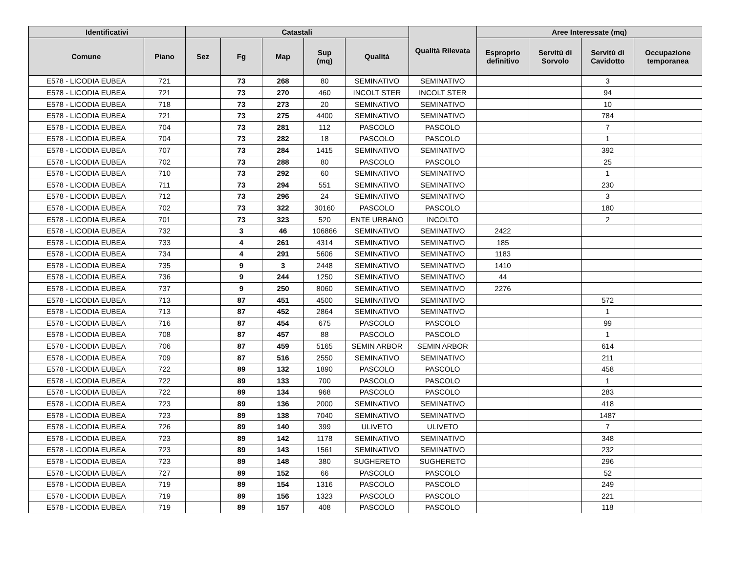| Identificativi | | Catastali | | | | | Qualità Rilevata | Aree Interessate (mq) | | | |
| --- | --- | --- | --- | --- | --- | --- | --- | --- | --- | --- | --- |
| Comune | Piano | Sez | Fg | Map | Sup (mq) | Qualità | | Esproprio definitivo | Servitù di Sorvolo | Servitù di Cavidotto | Occupazione temporanea |
| E578 - LICODIA EUBEA | 721 | | 73 | 268 | 80 | SEMINATIVO | SEMINATIVO | | | 3 | |
| E578 - LICODIA EUBEA | 721 | | 73 | 270 | 460 | INCOLT STER | INCOLT STER | | | 94 | |
| E578 - LICODIA EUBEA | 718 | | 73 | 273 | 20 | SEMINATIVO | SEMINATIVO | | | 10 | |
| E578 - LICODIA EUBEA | 721 | | 73 | 275 | 4400 | SEMINATIVO | SEMINATIVO | | | 784 | |
| E578 - LICODIA EUBEA | 704 | | 73 | 281 | 112 | PASCOLO | PASCOLO | | | 7 | |
| E578 - LICODIA EUBEA | 704 | | 73 | 282 | 18 | PASCOLO | PASCOLO | | | 1 | |
| E578 - LICODIA EUBEA | 707 | | 73 | 284 | 1415 | SEMINATIVO | SEMINATIVO | | | 392 | |
| E578 - LICODIA EUBEA | 702 | | 73 | 288 | 80 | PASCOLO | PASCOLO | | | 25 | |
| E578 - LICODIA EUBEA | 710 | | 73 | 292 | 60 | SEMINATIVO | SEMINATIVO | | | 1 | |
| E578 - LICODIA EUBEA | 711 | | 73 | 294 | 551 | SEMINATIVO | SEMINATIVO | | | 230 | |
| E578 - LICODIA EUBEA | 712 | | 73 | 296 | 24 | SEMINATIVO | SEMINATIVO | | | 3 | |
| E578 - LICODIA EUBEA | 702 | | 73 | 322 | 30160 | PASCOLO | PASCOLO | | | 180 | |
| E578 - LICODIA EUBEA | 701 | | 73 | 323 | 520 | ENTE URBANO | INCOLTO | | | 2 | |
| E578 - LICODIA EUBEA | 732 | | 3 | 46 | 106866 | SEMINATIVO | SEMINATIVO | 2422 | | | |
| E578 - LICODIA EUBEA | 733 | | 4 | 261 | 4314 | SEMINATIVO | SEMINATIVO | 185 | | | |
| E578 - LICODIA EUBEA | 734 | | 4 | 291 | 5606 | SEMINATIVO | SEMINATIVO | 1183 | | | |
| E578 - LICODIA EUBEA | 735 | | 9 | 3 | 2448 | SEMINATIVO | SEMINATIVO | 1410 | | | |
| E578 - LICODIA EUBEA | 736 | | 9 | 244 | 1250 | SEMINATIVO | SEMINATIVO | 44 | | | |
| E578 - LICODIA EUBEA | 737 | | 9 | 250 | 8060 | SEMINATIVO | SEMINATIVO | 2276 | | | |
| E578 - LICODIA EUBEA | 713 | | 87 | 451 | 4500 | SEMINATIVO | SEMINATIVO | | | 572 | |
| E578 - LICODIA EUBEA | 713 | | 87 | 452 | 2864 | SEMINATIVO | SEMINATIVO | | | 1 | |
| E578 - LICODIA EUBEA | 716 | | 87 | 454 | 675 | PASCOLO | PASCOLO | | | 99 | |
| E578 - LICODIA EUBEA | 708 | | 87 | 457 | 88 | PASCOLO | PASCOLO | | | 1 | |
| E578 - LICODIA EUBEA | 706 | | 87 | 459 | 5165 | SEMIN ARBOR | SEMIN ARBOR | | | 614 | |
| E578 - LICODIA EUBEA | 709 | | 87 | 516 | 2550 | SEMINATIVO | SEMINATIVO | | | 211 | |
| E578 - LICODIA EUBEA | 722 | | 89 | 132 | 1890 | PASCOLO | PASCOLO | | | 458 | |
| E578 - LICODIA EUBEA | 722 | | 89 | 133 | 700 | PASCOLO | PASCOLO | | | 1 | |
| E578 - LICODIA EUBEA | 722 | | 89 | 134 | 968 | PASCOLO | PASCOLO | | | 283 | |
| E578 - LICODIA EUBEA | 723 | | 89 | 136 | 2000 | SEMINATIVO | SEMINATIVO | | | 418 | |
| E578 - LICODIA EUBEA | 723 | | 89 | 138 | 7040 | SEMINATIVO | SEMINATIVO | | | 1487 | |
| E578 - LICODIA EUBEA | 726 | | 89 | 140 | 399 | ULIVETO | ULIVETO | | | 7 | |
| E578 - LICODIA EUBEA | 723 | | 89 | 142 | 1178 | SEMINATIVO | SEMINATIVO | | | 348 | |
| E578 - LICODIA EUBEA | 723 | | 89 | 143 | 1561 | SEMINATIVO | SEMINATIVO | | | 232 | |
| E578 - LICODIA EUBEA | 723 | | 89 | 148 | 380 | SUGHERETO | SUGHERETO | | | 296 | |
| E578 - LICODIA EUBEA | 727 | | 89 | 152 | 66 | PASCOLO | PASCOLO | | | 52 | |
| E578 - LICODIA EUBEA | 719 | | 89 | 154 | 1316 | PASCOLO | PASCOLO | | | 249 | |
| E578 - LICODIA EUBEA | 719 | | 89 | 156 | 1323 | PASCOLO | PASCOLO | | | 221 | |
| E578 - LICODIA EUBEA | 719 | | 89 | 157 | 408 | PASCOLO | PASCOLO | | | 118 | |